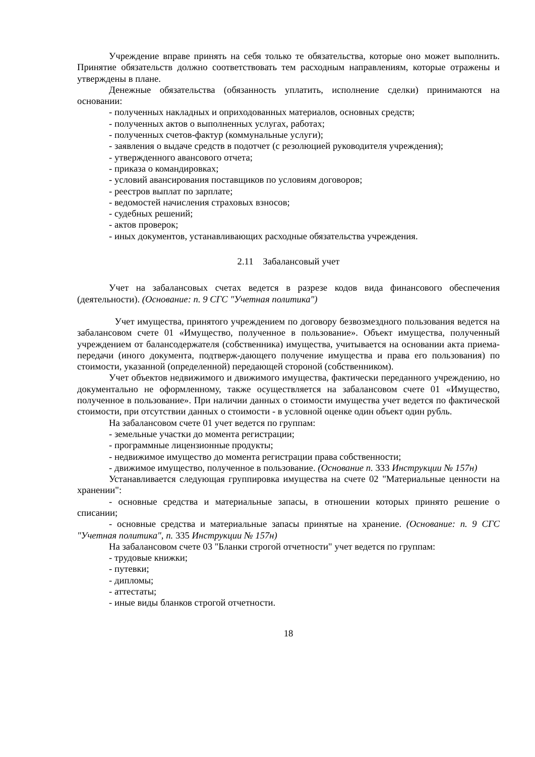Учреждение вправе принять на себя только те обязательства, которые оно может выполнить. Принятие обязательств должно соответствовать тем расходным направлениям, которые отражены и утверждены в плане.
Денежные обязательства (обязанность уплатить, исполнение сделки) принимаются на основании:
- полученных накладных и оприходованных материалов, основных средств;
- полученных актов о выполненных услугах, работах;
- полученных счетов-фактур (коммунальные услуги);
- заявления о выдаче средств в подотчет (с резолюцией руководителя учреждения);
- утвержденного авансового отчета;
- приказа о командировках;
- условий авансирования поставщиков по условиям договоров;
- реестров выплат по зарплате;
- ведомостей начисления страховых взносов;
- судебных решений;
- актов проверок;
- иных документов, устанавливающих расходные обязательства учреждения.
2.11 Забалансовый учет
Учет на забалансовых счетах ведется в разрезе кодов вида финансового обеспечения (деятельности). (Основание: п. 9 СГС "Учетная политика")
Учет имущества, принятого учреждением по договору безвозмездного пользования ведется на забалансовом счете 01 «Имущество, полученное в пользование». Объект имущества, полученный учреждением от балансодержателя (собственника) имущества, учитывается на основании акта приема-передачи (иного документа, подтверж-дающего получение имущества и права его пользования) по стоимости, указанной (определенной) передающей стороной (собственником).
Учет объектов недвижимого и движимого имущества, фактически переданного учреждению, но документально не оформленному, также осуществляется на забалансовом счете 01 «Имущество, полученное в пользование». При наличии данных о стоимости имущества учет ведется по фактической стоимости, при отсутствии данных о стоимости - в условной оценке один объект один рубль.
На забалансовом счете 01 учет ведется по группам:
- земельные участки до момента регистрации;
- программные лицензионные продукты;
- недвижимое имущество до момента регистрации права собственности;
- движимое имущество, полученное в пользование. (Основание п. 333 Инструкции № 157н)
Устанавливается следующая группировка имущества на счете 02 "Материальные ценности на хранении":
- основные средства и материальные запасы, в отношении которых принято решение о списании;
- основные средства и материальные запасы принятые на хранение. (Основание: п. 9 СГС "Учетная политика", п. 335 Инструкции № 157н)
На забалансовом счете 03 "Бланки строгой отчетности" учет ведется по группам:
- трудовые книжки;
- путевки;
- дипломы;
- аттестаты;
- иные виды бланков строгой отчетности.
18